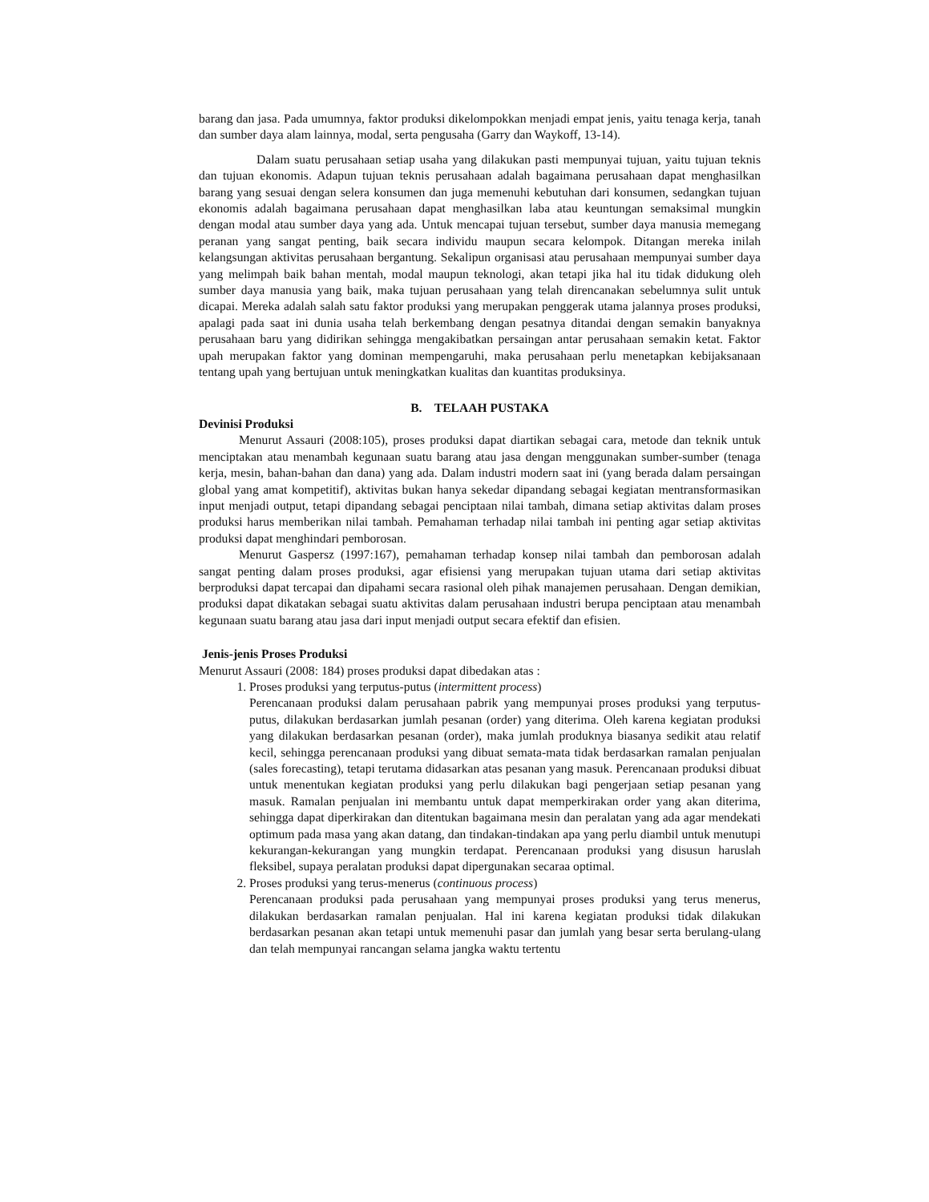barang dan jasa. Pada umumnya, faktor produksi dikelompokkan menjadi empat jenis, yaitu tenaga kerja, tanah dan sumber daya alam lainnya, modal, serta pengusaha (Garry dan Waykoff, 13-14).
Dalam suatu perusahaan setiap usaha yang dilakukan pasti mempunyai tujuan, yaitu tujuan teknis dan tujuan ekonomis. Adapun tujuan teknis perusahaan adalah bagaimana perusahaan dapat menghasilkan barang yang sesuai dengan selera konsumen dan juga memenuhi kebutuhan dari konsumen, sedangkan tujuan ekonomis adalah bagaimana perusahaan dapat menghasilkan laba atau keuntungan semaksimal mungkin dengan modal atau sumber daya yang ada. Untuk mencapai tujuan tersebut, sumber daya manusia memegang peranan yang sangat penting, baik secara individu maupun secara kelompok. Ditangan mereka inilah kelangsungan aktivitas perusahaan bergantung. Sekalipun organisasi atau perusahaan mempunyai sumber daya yang melimpah baik bahan mentah, modal maupun teknologi, akan tetapi jika hal itu tidak didukung oleh sumber daya manusia yang baik, maka tujuan perusahaan yang telah direncanakan sebelumnya sulit untuk dicapai. Mereka adalah salah satu faktor produksi yang merupakan penggerak utama jalannya proses produksi, apalagi pada saat ini dunia usaha telah berkembang dengan pesatnya ditandai dengan semakin banyaknya perusahaan baru yang didirikan sehingga mengakibatkan persaingan antar perusahaan semakin ketat. Faktor upah merupakan faktor yang dominan mempengaruhi, maka perusahaan perlu menetapkan kebijaksanaan tentang upah yang bertujuan untuk meningkatkan kualitas dan kuantitas produksinya.
B. TELAAH PUSTAKA
Devinisi Produksi
Menurut Assauri (2008:105), proses produksi dapat diartikan sebagai cara, metode dan teknik untuk menciptakan atau menambah kegunaan suatu barang atau jasa dengan menggunakan sumber-sumber (tenaga kerja, mesin, bahan-bahan dan dana) yang ada. Dalam industri modern saat ini (yang berada dalam persaingan global yang amat kompetitif), aktivitas bukan hanya sekedar dipandang sebagai kegiatan mentransformasikan input menjadi output, tetapi dipandang sebagai penciptaan nilai tambah, dimana setiap aktivitas dalam proses produksi harus memberikan nilai tambah. Pemahaman terhadap nilai tambah ini penting agar setiap aktivitas produksi dapat menghindari pemborosan.
Menurut Gaspersz (1997:167), pemahaman terhadap konsep nilai tambah dan pemborosan adalah sangat penting dalam proses produksi, agar efisiensi yang merupakan tujuan utama dari setiap aktivitas berproduksi dapat tercapai dan dipahami secara rasional oleh pihak manajemen perusahaan. Dengan demikian, produksi dapat dikatakan sebagai suatu aktivitas dalam perusahaan industri berupa penciptaan atau menambah kegunaan suatu barang atau jasa dari input menjadi output secara efektif dan efisien.
Jenis-jenis Proses Produksi
Menurut Assauri (2008: 184) proses produksi dapat dibedakan atas :
1. Proses produksi yang terputus-putus (intermittent process)
Perencanaan produksi dalam perusahaan pabrik yang mempunyai proses produksi yang terputus-putus, dilakukan berdasarkan jumlah pesanan (order) yang diterima. Oleh karena kegiatan produksi yang dilakukan berdasarkan pesanan (order), maka jumlah produknya biasanya sedikit atau relatif kecil, sehingga perencanaan produksi yang dibuat semata-mata tidak berdasarkan ramalan penjualan (sales forecasting), tetapi terutama didasarkan atas pesanan yang masuk. Perencanaan produksi dibuat untuk menentukan kegiatan produksi yang perlu dilakukan bagi pengerjaan setiap pesanan yang masuk. Ramalan penjualan ini membantu untuk dapat memperkirakan order yang akan diterima, sehingga dapat diperkirakan dan ditentukan bagaimana mesin dan peralatan yang ada agar mendekati optimum pada masa yang akan datang, dan tindakan-tindakan apa yang perlu diambil untuk menutupi kekurangan-kekurangan yang mungkin terdapat. Perencanaan produksi yang disusun haruslah fleksibel, supaya peralatan produksi dapat dipergunakan secaraa optimal.
2. Proses produksi yang terus-menerus (continuous process)
Perencanaan produksi pada perusahaan yang mempunyai proses produksi yang terus menerus, dilakukan berdasarkan ramalan penjualan. Hal ini karena kegiatan produksi tidak dilakukan berdasarkan pesanan akan tetapi untuk memenuhi pasar dan jumlah yang besar serta berulang-ulang dan telah mempunyai rancangan selama jangka waktu tertentu